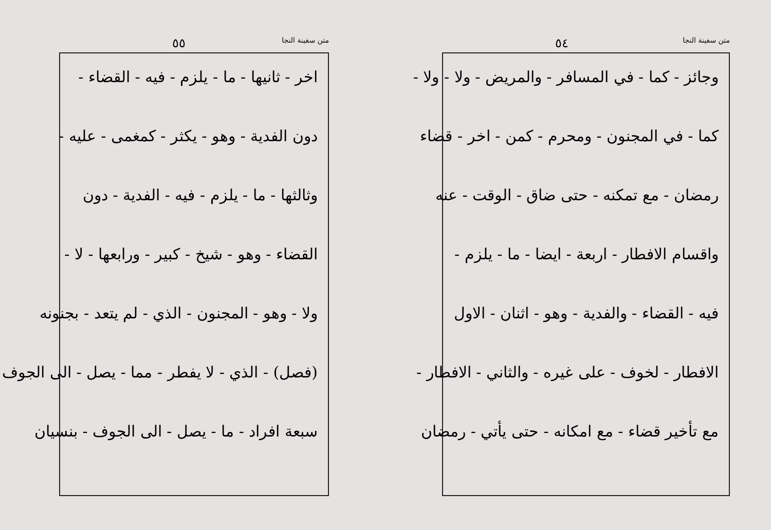متن سفينة النجا ٥٤
وجائز - كما - في المسافر - والمريض - ولا - ولا -
كما - في المجنون - ومحرم - كمن - اخر - قضاء
رمضان - مع تمكنه - حتى ضاق - الوقت - عنه
واقسام الافطار - اربعة - ايضا - ما - يلزم -
فيه - القضاء - والفدية - وهو - اثنان - الاول
الافطار - لخوف - على غيره - والثاني - الافطار -
مع تأخير قضاء - مع امكانه - حتى يأتي - رمضان
متن سفينة النجا ٥٥
اخر - ثانيها - ما - يلزم - فيه - القضاء -
دون الفدية - وهو - يكثر - كمغمى - عليه -
وثالثها - ما - يلزم - فيه - الفدية - دون
القضاء - وهو - شيخ - كبير - ورابعها - لا -
ولا - وهو - المجنون - الذي - لم يتعد - بجنونه
(فصل) - الذي - لا يفطر - مما - يصل - الى الجوف
سبعة افراد - ما - يصل - الى الجوف - بنسيان